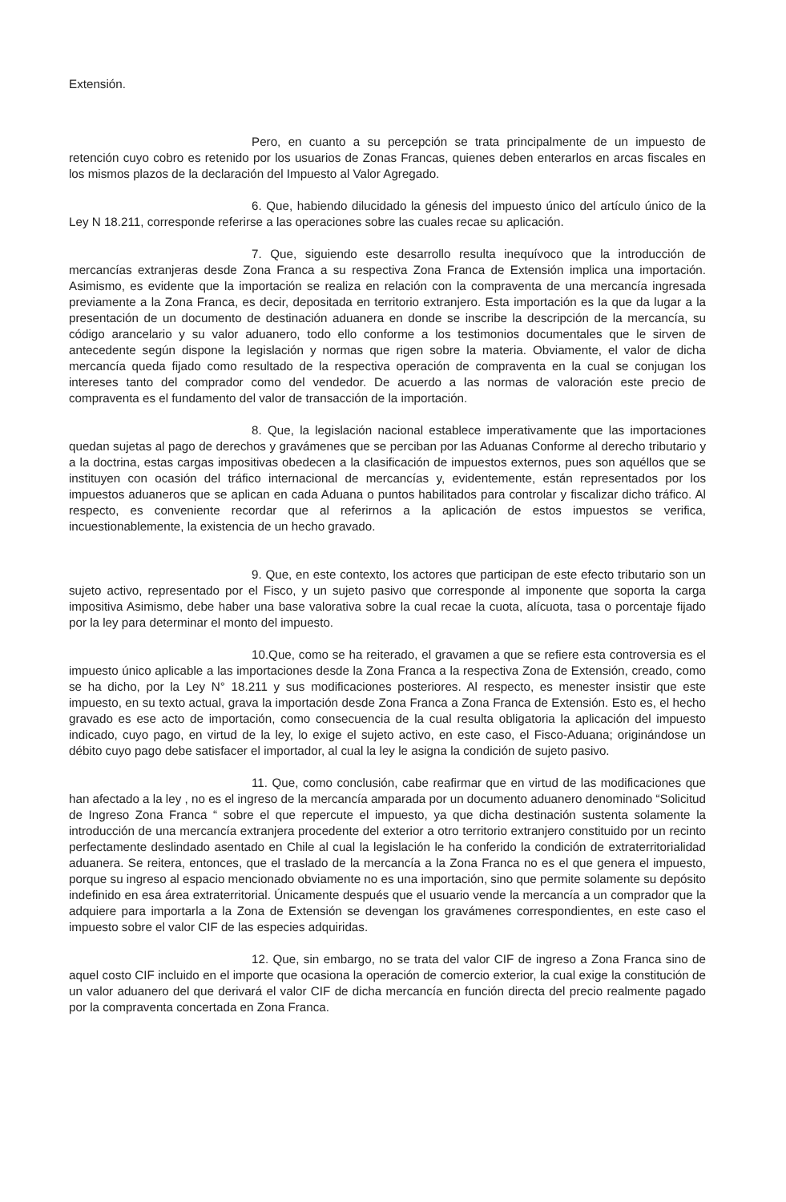Extensión.
Pero, en cuanto a su percepción se trata principalmente de un impuesto de retención cuyo cobro es retenido por los usuarios de Zonas Francas, quienes deben enterarlos en arcas fiscales en los mismos plazos de la declaración del Impuesto al Valor Agregado.
6. Que, habiendo dilucidado la génesis del impuesto único del artículo único de la Ley N 18.211, corresponde referirse a las operaciones sobre las cuales recae su aplicación.
7. Que, siguiendo este desarrollo resulta inequívoco que la introducción de mercancías extranjeras desde Zona Franca a su respectiva Zona Franca de Extensión implica una importación. Asimismo, es evidente que la importación se realiza en relación con la compraventa de una mercancía ingresada previamente a la Zona Franca, es decir, depositada en territorio extranjero. Esta importación es la que da lugar a la presentación de un documento de destinación aduanera en donde se inscribe la descripción de la mercancía, su código arancelario y su valor aduanero, todo ello conforme a los testimonios documentales que le sirven de antecedente según dispone la legislación y normas que rigen sobre la materia. Obviamente, el valor de dicha mercancía queda fijado como resultado de la respectiva operación de compraventa en la cual se conjugan los intereses tanto del comprador como del vendedor. De acuerdo a las normas de valoración este precio de compraventa es el fundamento del valor de transacción de la importación.
8. Que, la legislación nacional establece imperativamente que las importaciones quedan sujetas al pago de derechos y gravámenes que se perciban por las Aduanas Conforme al derecho tributario y a la doctrina, estas cargas impositivas obedecen a la clasificación de impuestos externos, pues son aquéllos que se instituyen con ocasión del tráfico internacional de mercancías y, evidentemente, están representados por los impuestos aduaneros que se aplican en cada Aduana o puntos habilitados para controlar y fiscalizar dicho tráfico. Al respecto, es conveniente recordar que al referirnos a la aplicación de estos impuestos se verifica, incuestionablemente, la existencia de un hecho gravado.
9. Que, en este contexto, los actores que participan de este efecto tributario son un sujeto activo, representado por el Fisco, y un sujeto pasivo que corresponde al imponente que soporta la carga impositiva Asimismo, debe haber una base valorativa sobre la cual recae la cuota, alícuota, tasa o porcentaje fijado por la ley para determinar el monto del impuesto.
10.Que, como se ha reiterado, el gravamen a que se refiere esta controversia es el impuesto único aplicable a las importaciones desde la Zona Franca a la respectiva Zona de Extensión, creado, como se ha dicho, por la Ley N° 18.211 y sus modificaciones posteriores. Al respecto, es menester insistir que este impuesto, en su texto actual, grava la importación desde Zona Franca a Zona Franca de Extensión. Esto es, el hecho gravado es ese acto de importación, como consecuencia de la cual resulta obligatoria la aplicación del impuesto indicado, cuyo pago, en virtud de la ley, lo exige el sujeto activo, en este caso, el Fisco-Aduana; originándose un débito cuyo pago debe satisfacer el importador, al cual la ley le asigna la condición de sujeto pasivo.
11. Que, como conclusión, cabe reafirmar que en virtud de las modificaciones que han afectado a la ley , no es el ingreso de la mercancía amparada por un documento aduanero denominado “Solicitud de Ingreso Zona Franca “ sobre el que repercute el impuesto, ya que dicha destinación sustenta solamente la introducción de una mercancía extranjera procedente del exterior a otro territorio extranjero constituido por un recinto perfectamente deslindado asentado en Chile al cual la legislación le ha conferido la condición de extraterritorialidad aduanera. Se reitera, entonces, que el traslado de la mercancía a la Zona Franca no es el que genera el impuesto, porque su ingreso al espacio mencionado obviamente no es una importación, sino que permite solamente su depósito indefinido en esa área extraterritorial. Únicamente después que el usuario vende la mercancía a un comprador que la adquiere para importarla a la Zona de Extensión se devengan los gravámenes correspondientes, en este caso el impuesto sobre el valor CIF de las especies adquiridas.
12. Que, sin embargo, no se trata del valor CIF de ingreso a Zona Franca sino de aquel costo CIF incluido en el importe que ocasiona la operación de comercio exterior, la cual exige la constitución de un valor aduanero del que derivará el valor CIF de dicha mercancía en función directa del precio realmente pagado por la compraventa concertada en Zona Franca.